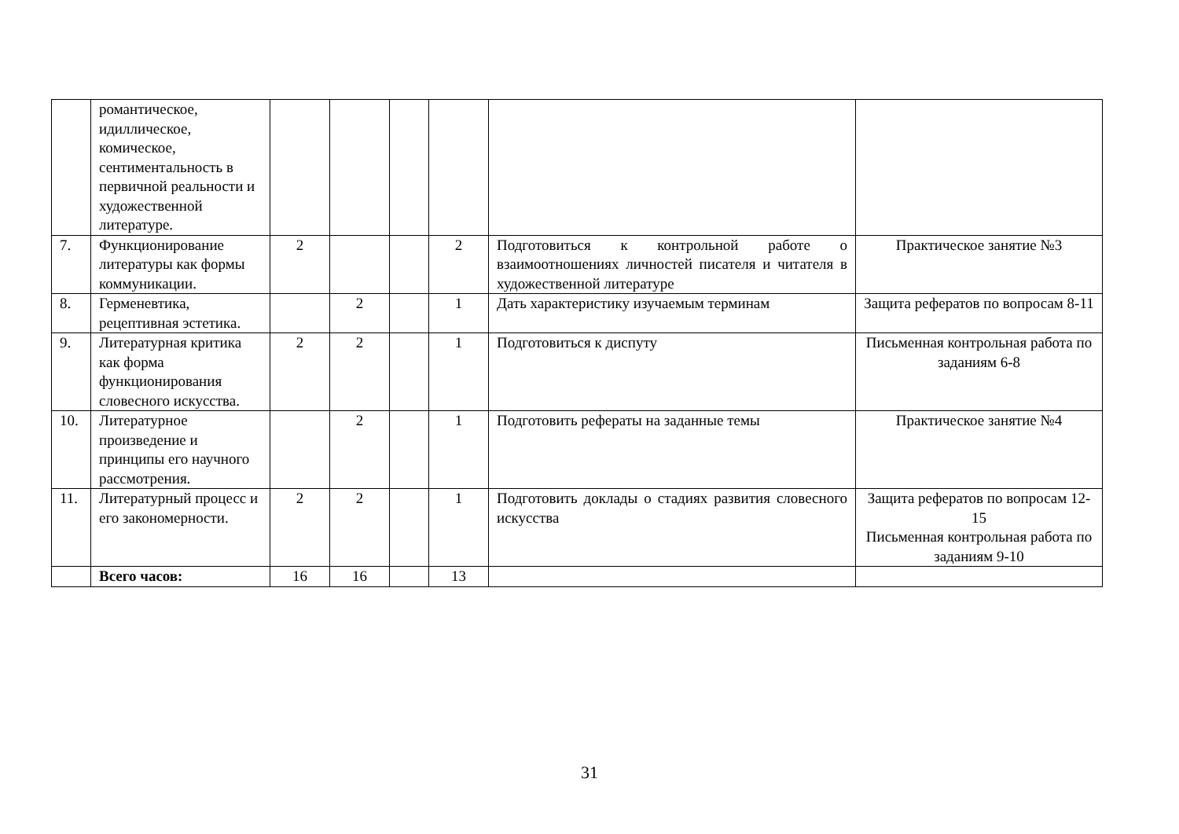| | романтическое, идиллическое, комическое, сентиментальность в первичной реальности и художественной литературе. | | | | | | |
| 7. | Функционирование литературы как формы коммуникации. | 2 | | | 2 | Подготовиться к контрольной работе о взаимоотношениях личностей писателя и читателя в художественной литературе | Практическое занятие №3 |
| 8. | Герменевтика, рецептивная эстетика. | | 2 | | 1 | Дать характеристику изучаемым терминам | Защита рефератов по вопросам 8-11 |
| 9. | Литературная критика как форма функционирования словесного искусства. | 2 | 2 | | 1 | Подготовиться к диспуту | Письменная контрольная работа по заданиям 6-8 |
| 10. | Литературное произведение и принципы его научного рассмотрения. | | 2 | | 1 | Подготовить рефераты на заданные темы | Практическое занятие №4 |
| 11. | Литературный процесс и его закономерности. | 2 | 2 | | 1 | Подготовить доклады о стадиях развития словесного искусства | Защита рефератов по вопросам 12-15 Письменная контрольная работа по заданиям 9-10 |
| | Всего часов: | 16 | 16 | | 13 | | |
31